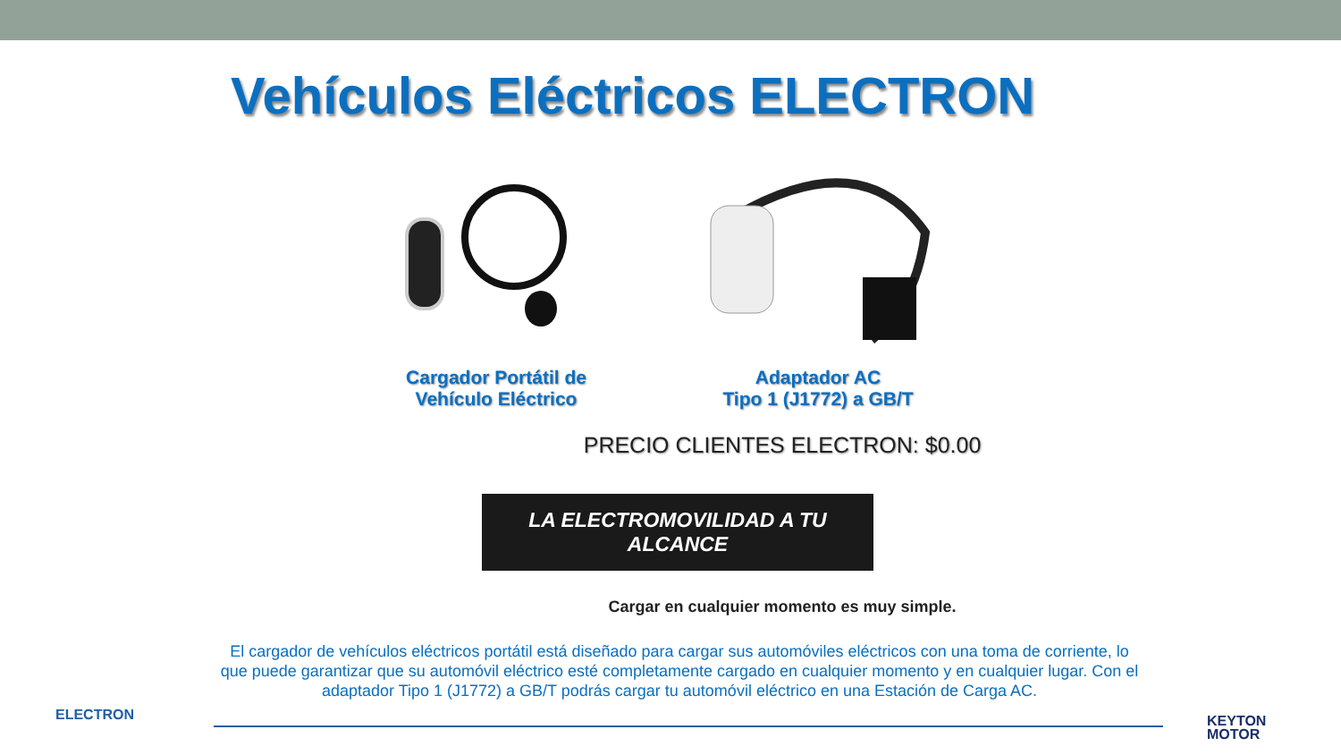Vehículos Eléctricos ELECTRON
Cargador Portátil de
Vehículo Eléctrico
Adaptador AC
Tipo 1 (J1772) a GB/T
PRECIO CLIENTES ELECTRON: $0.00
LA ELECTROMOVILIDAD A TU ALCANCE
Cargar en cualquier momento es muy simple.
El cargador de vehículos eléctricos portátil está diseñado para cargar sus automóviles eléctricos con una toma de corriente, lo que puede garantizar que su automóvil eléctrico esté completamente cargado en cualquier momento y en cualquier lugar. Con el adaptador Tipo 1 (J1772) a GB/T podrás cargar tu automóvil eléctrico en una Estación de Carga AC.
ELECTRON
KEYTON
MOTOR